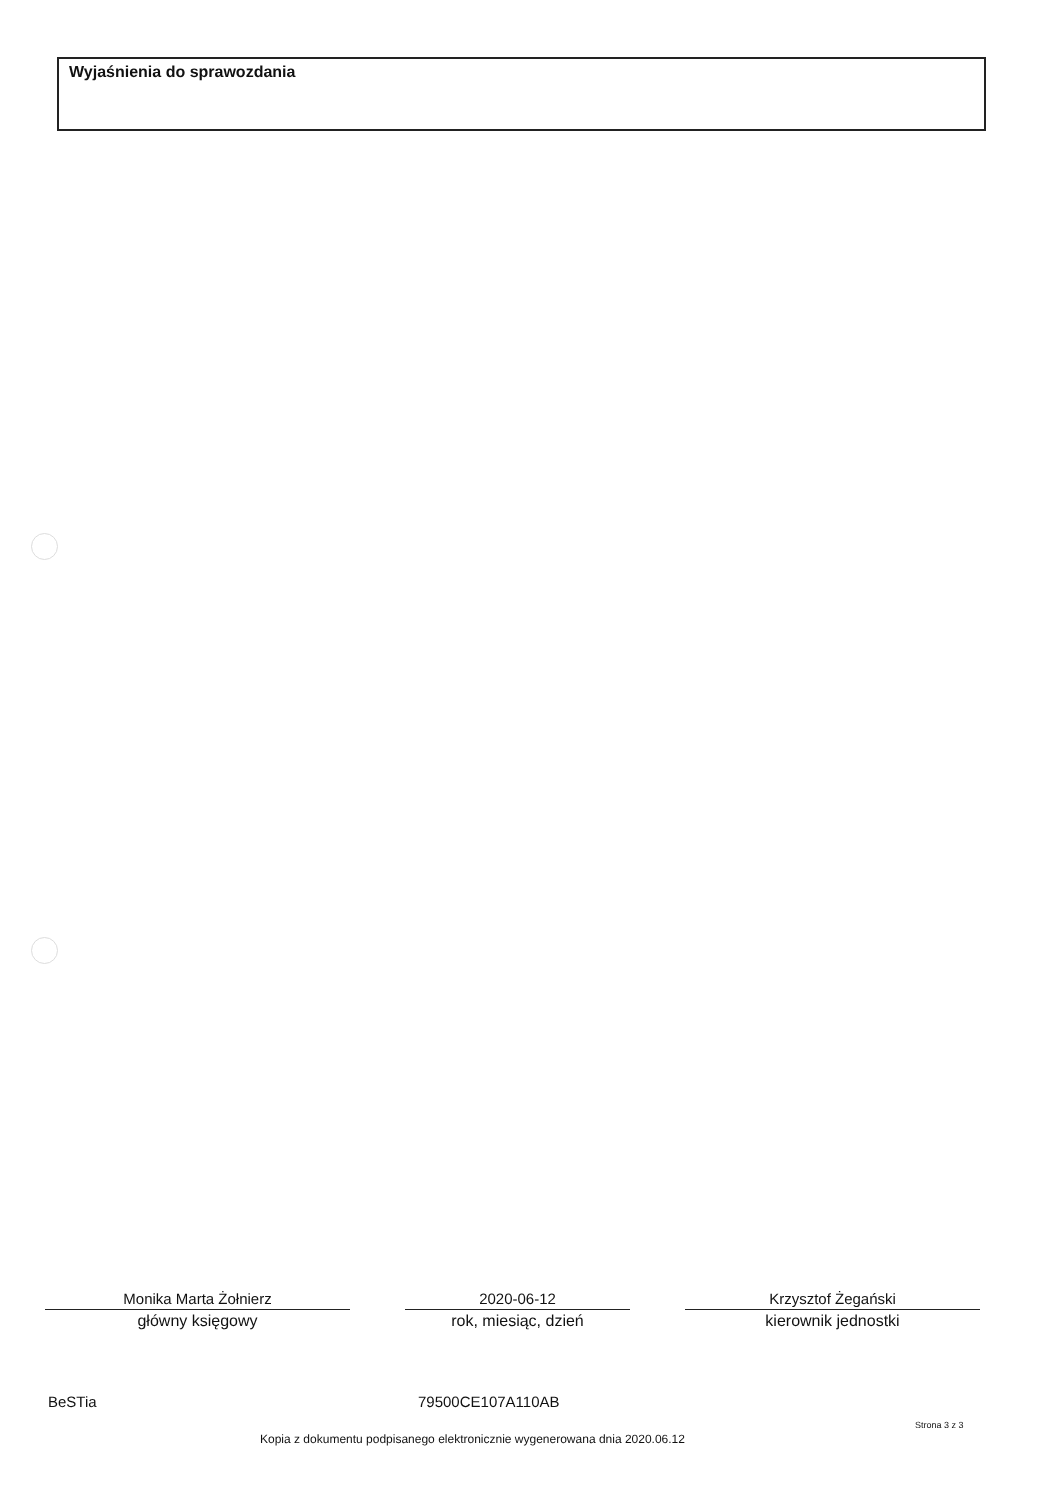Wyjaśnienia do sprawozdania
Monika Marta Żołnierz
główny księgowy
2020-06-12
rok, miesiąc, dzień
Krzysztof Żegański
kierownik jednostki
BeSTia 79500CE107A110AB
Strona 3 z 3
Kopia z dokumentu podpisanego elektronicznie wygenerowana dnia 2020.06.12